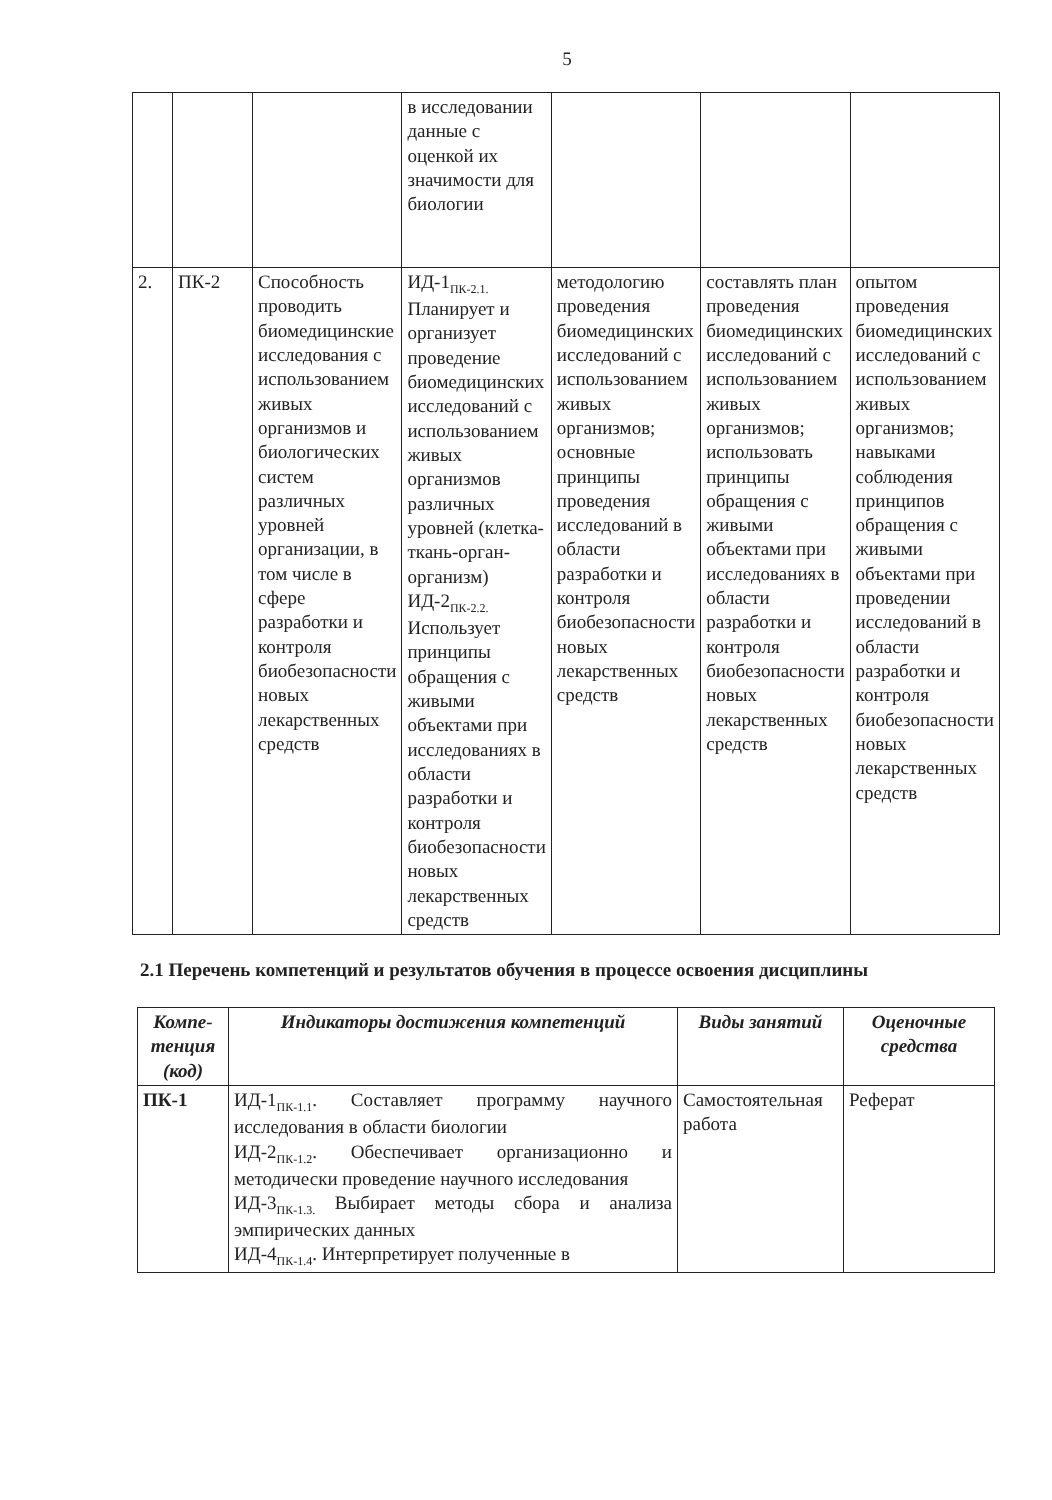5
| | | | в исследовании данные с оценкой их значимости для биологии | | | |
| 2. | ПК-2 | Способность проводить биомедицинские исследования с использованием живых организмов и биологических систем различных уровней организации, в том числе в сфере разработки и контроля биобезопасности новых лекарственных средств | ИД-1<sub>ПК-2.1.</sub> Планирует и организует проведение биомедицинских исследований с использованием живых организмов различных уровней (клетка-ткань-орган-организм) ИД-2<sub>ПК-2.2.</sub> Использует принципы обращения с живыми объектами при исследованиях в области разработки и контроля биобезопасности новых лекарственных средств | методологию проведения биомедицинских исследований с использованием живых организмов; основные принципы проведения исследований в области разработки и контроля биобезопасности новых лекарственных средств | составлять план проведения биомедицинских исследований с использованием живых организмов; использовать принципы обращения с живыми объектами при исследованиях в области разработки и контроля биобезопасности новых лекарственных средств | опытом проведения биомедицинских исследований с использованием живых организмов; навыками соблюдения принципов обращения с живыми объектами при проведении исследований в области разработки и контроля биобезопасности новых лекарственных средств |
2.1 Перечень компетенций и результатов обучения в процессе освоения дисциплины
| Компе-тенция (код) | Индикаторы достижения компетенций | Виды занятий | Оценочные средства |
| --- | --- | --- | --- |
| ПК-1 | ИД-1<sub>ПК-1.1</sub>. Составляет программу научного исследования в области биологии ИД-2<sub>ПК-1.2</sub>. Обеспечивает организационно и методически проведение научного исследования ИД-3<sub>ПК-1.3.</sub> Выбирает методы сбора и анализа эмпирических данных ИД-4<sub>ПК-1.4</sub>. Интерпретирует полученные в | Самостоятельная работа | Реферат |